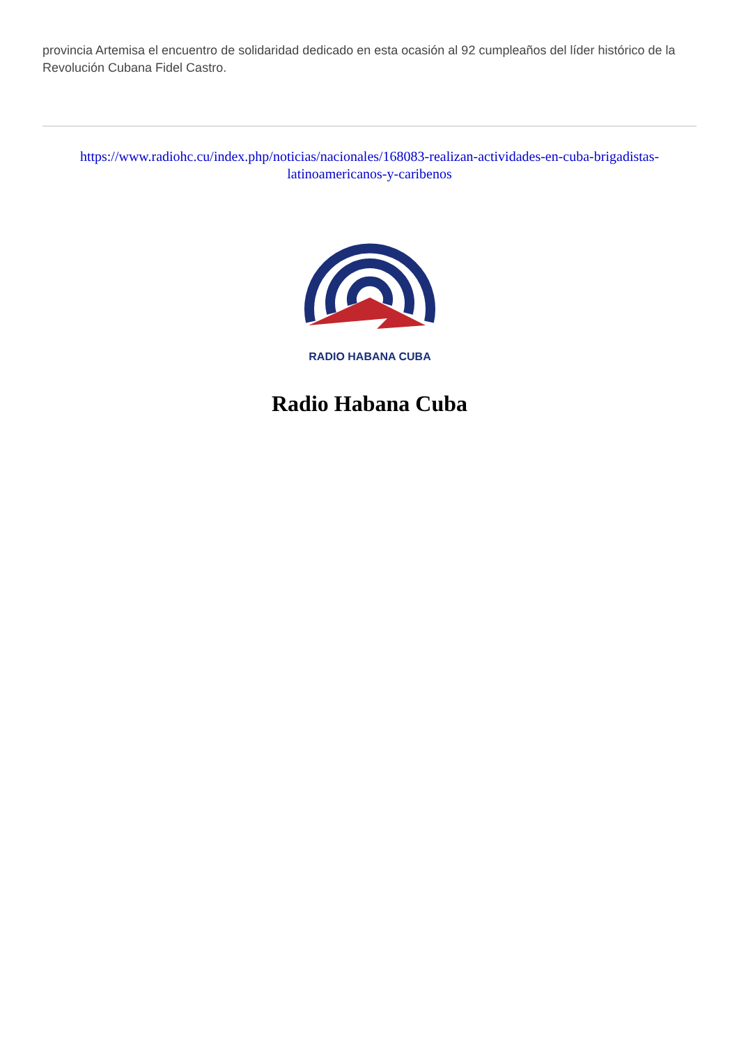provincia Artemisa el encuentro de solidaridad dedicado en esta ocasión al 92 cumpleaños del líder histórico de la Revolución Cubana Fidel Castro.
https://www.radiohc.cu/index.php/noticias/nacionales/168083-realizan-actividades-en-cuba-brigadistas-latinoamericanos-y-caribenos
RADIO HABANA CUBA
Radio Habana Cuba